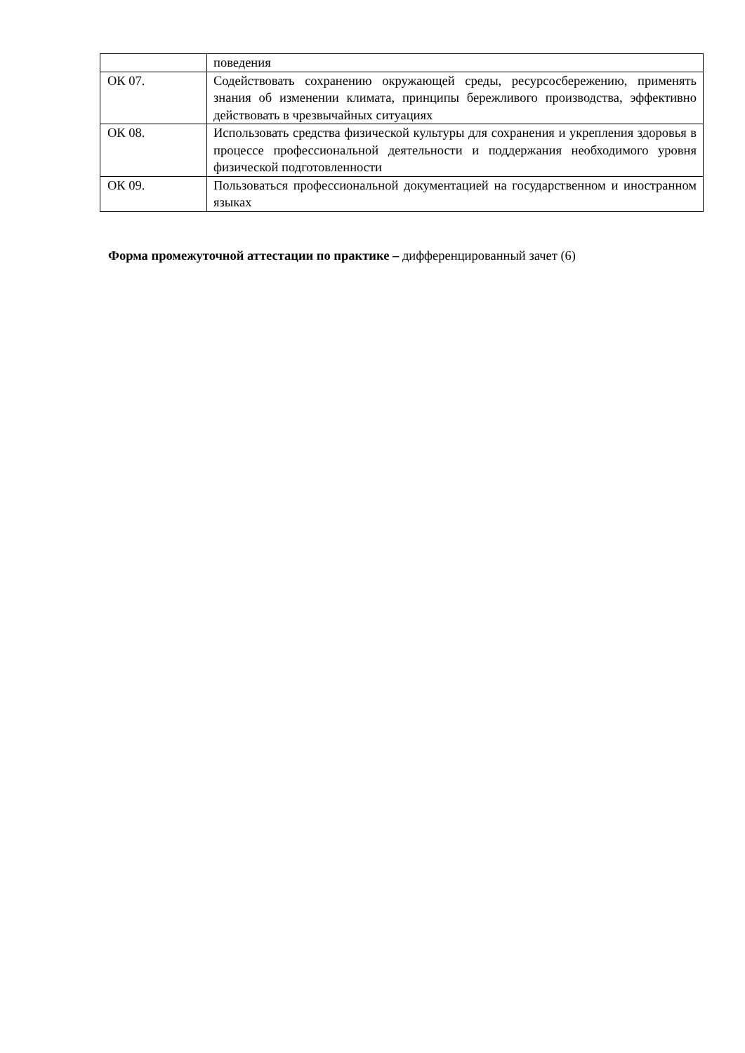| | поведения |
| ОК 07. | Содействовать сохранению окружающей среды, ресурсосбережению, применять знания об изменении климата, принципы бережливого производства, эффективно действовать в чрезвычайных ситуациях |
| ОК 08. | Использовать средства физической культуры для сохранения и укрепления здоровья в процессе профессиональной деятельности и поддержания необходимого уровня физической подготовленности |
| ОК 09. | Пользоваться профессиональной документацией на государственном и иностранном языках |
Форма промежуточной аттестации по практике – дифференцированный зачет (6)